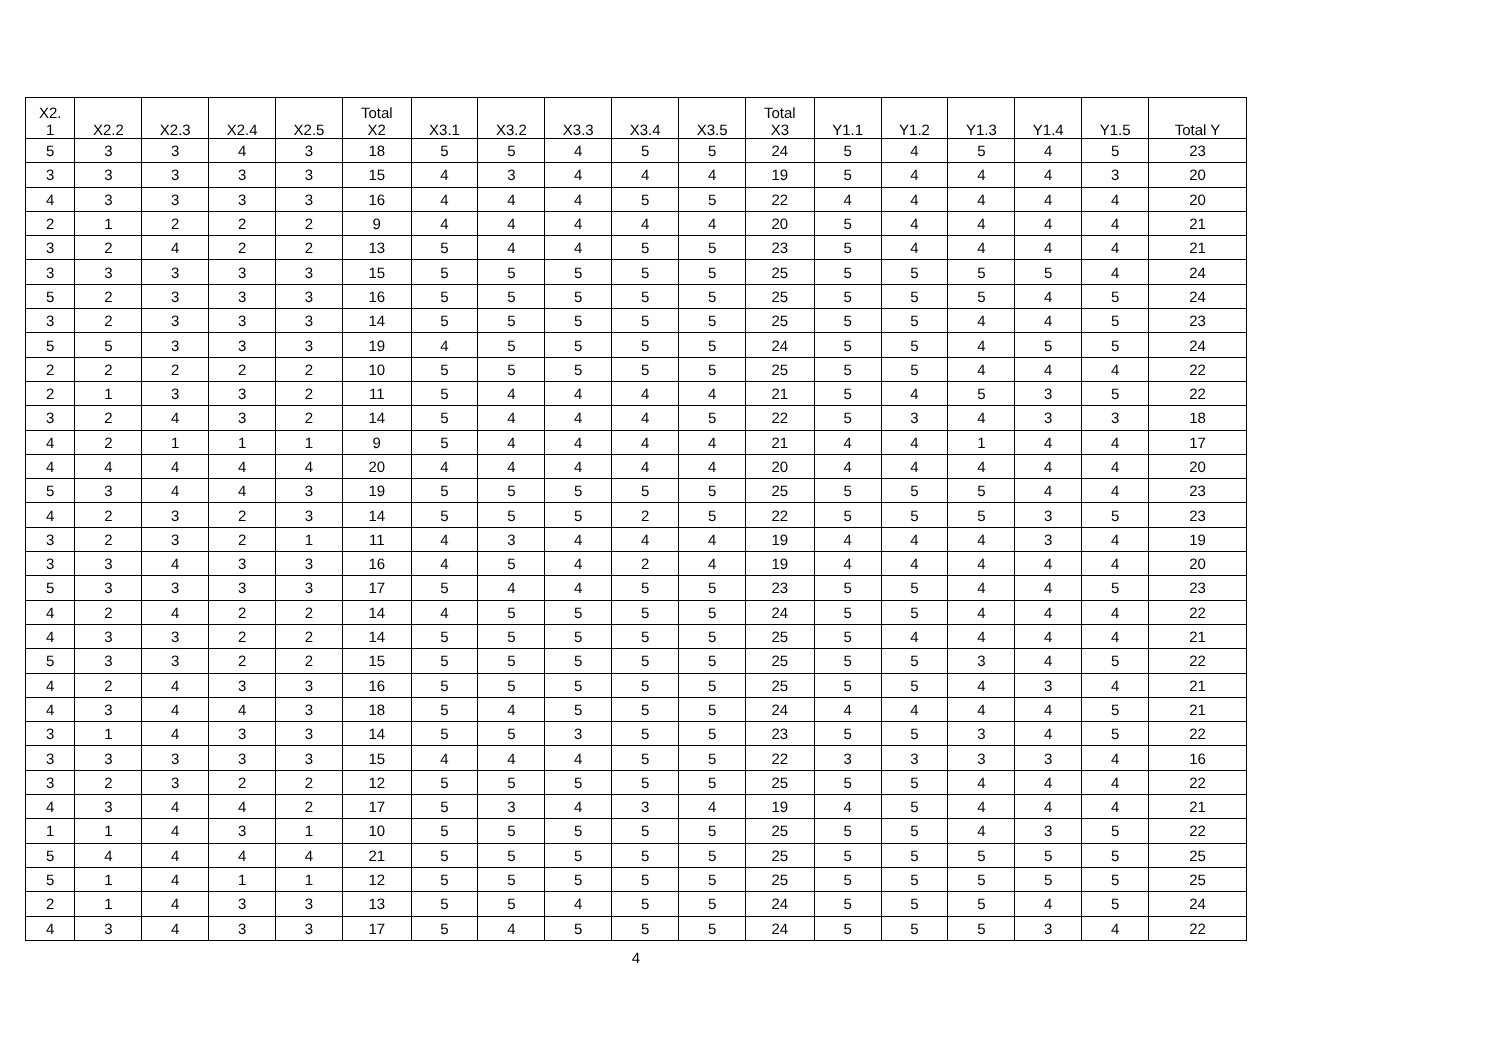| X2. 1 | X2.2 | X2.3 | X2.4 | X2.5 | Total X2 | X3.1 | X3.2 | X3.3 | X3.4 | X3.5 | Total X3 | Y1.1 | Y1.2 | Y1.3 | Y1.4 | Y1.5 | Total Y |
| --- | --- | --- | --- | --- | --- | --- | --- | --- | --- | --- | --- | --- | --- | --- | --- | --- | --- |
| 5 | 3 | 3 | 4 | 3 | 18 | 5 | 5 | 4 | 5 | 5 | 24 | 5 | 4 | 5 | 4 | 5 | 23 |
| 3 | 3 | 3 | 3 | 3 | 15 | 4 | 3 | 4 | 4 | 4 | 19 | 5 | 4 | 4 | 4 | 3 | 20 |
| 4 | 3 | 3 | 3 | 3 | 16 | 4 | 4 | 4 | 5 | 5 | 22 | 4 | 4 | 4 | 4 | 4 | 20 |
| 2 | 1 | 2 | 2 | 2 | 9 | 4 | 4 | 4 | 4 | 4 | 20 | 5 | 4 | 4 | 4 | 4 | 21 |
| 3 | 2 | 4 | 2 | 2 | 13 | 5 | 4 | 4 | 5 | 5 | 23 | 5 | 4 | 4 | 4 | 4 | 21 |
| 3 | 3 | 3 | 3 | 3 | 15 | 5 | 5 | 5 | 5 | 5 | 25 | 5 | 5 | 5 | 5 | 4 | 24 |
| 5 | 2 | 3 | 3 | 3 | 16 | 5 | 5 | 5 | 5 | 5 | 25 | 5 | 5 | 5 | 4 | 5 | 24 |
| 3 | 2 | 3 | 3 | 3 | 14 | 5 | 5 | 5 | 5 | 5 | 25 | 5 | 5 | 4 | 4 | 5 | 23 |
| 5 | 5 | 3 | 3 | 3 | 19 | 4 | 5 | 5 | 5 | 5 | 24 | 5 | 5 | 4 | 5 | 5 | 24 |
| 2 | 2 | 2 | 2 | 2 | 10 | 5 | 5 | 5 | 5 | 5 | 25 | 5 | 5 | 4 | 4 | 4 | 22 |
| 2 | 1 | 3 | 3 | 2 | 11 | 5 | 4 | 4 | 4 | 4 | 21 | 5 | 4 | 5 | 3 | 5 | 22 |
| 3 | 2 | 4 | 3 | 2 | 14 | 5 | 4 | 4 | 4 | 5 | 22 | 5 | 3 | 4 | 3 | 3 | 18 |
| 4 | 2 | 1 | 1 | 1 | 9 | 5 | 4 | 4 | 4 | 4 | 21 | 4 | 4 | 1 | 4 | 4 | 17 |
| 4 | 4 | 4 | 4 | 4 | 20 | 4 | 4 | 4 | 4 | 4 | 20 | 4 | 4 | 4 | 4 | 4 | 20 |
| 5 | 3 | 4 | 4 | 3 | 19 | 5 | 5 | 5 | 5 | 5 | 25 | 5 | 5 | 5 | 4 | 4 | 23 |
| 4 | 2 | 3 | 2 | 3 | 14 | 5 | 5 | 5 | 2 | 5 | 22 | 5 | 5 | 5 | 3 | 5 | 23 |
| 3 | 2 | 3 | 2 | 1 | 11 | 4 | 3 | 4 | 4 | 4 | 19 | 4 | 4 | 4 | 3 | 4 | 19 |
| 3 | 3 | 4 | 3 | 3 | 16 | 4 | 5 | 4 | 2 | 4 | 19 | 4 | 4 | 4 | 4 | 4 | 20 |
| 5 | 3 | 3 | 3 | 3 | 17 | 5 | 4 | 4 | 5 | 5 | 23 | 5 | 5 | 4 | 4 | 5 | 23 |
| 4 | 2 | 4 | 2 | 2 | 14 | 4 | 5 | 5 | 5 | 5 | 24 | 5 | 5 | 4 | 4 | 4 | 22 |
| 4 | 3 | 3 | 2 | 2 | 14 | 5 | 5 | 5 | 5 | 5 | 25 | 5 | 4 | 4 | 4 | 4 | 21 |
| 5 | 3 | 3 | 2 | 2 | 15 | 5 | 5 | 5 | 5 | 5 | 25 | 5 | 5 | 3 | 4 | 5 | 22 |
| 4 | 2 | 4 | 3 | 3 | 16 | 5 | 5 | 5 | 5 | 5 | 25 | 5 | 5 | 4 | 3 | 4 | 21 |
| 4 | 3 | 4 | 4 | 3 | 18 | 5 | 4 | 5 | 5 | 5 | 24 | 4 | 4 | 4 | 4 | 5 | 21 |
| 3 | 1 | 4 | 3 | 3 | 14 | 5 | 5 | 3 | 5 | 5 | 23 | 5 | 5 | 3 | 4 | 5 | 22 |
| 3 | 3 | 3 | 3 | 3 | 15 | 4 | 4 | 4 | 5 | 5 | 22 | 3 | 3 | 3 | 3 | 4 | 16 |
| 3 | 2 | 3 | 2 | 2 | 12 | 5 | 5 | 5 | 5 | 5 | 25 | 5 | 5 | 4 | 4 | 4 | 22 |
| 4 | 3 | 4 | 4 | 2 | 17 | 5 | 3 | 4 | 3 | 4 | 19 | 4 | 5 | 4 | 4 | 4 | 21 |
| 1 | 1 | 4 | 3 | 1 | 10 | 5 | 5 | 5 | 5 | 5 | 25 | 5 | 5 | 4 | 3 | 5 | 22 |
| 5 | 4 | 4 | 4 | 4 | 21 | 5 | 5 | 5 | 5 | 5 | 25 | 5 | 5 | 5 | 5 | 5 | 25 |
| 5 | 1 | 4 | 1 | 1 | 12 | 5 | 5 | 5 | 5 | 5 | 25 | 5 | 5 | 5 | 5 | 5 | 25 |
| 2 | 1 | 4 | 3 | 3 | 13 | 5 | 5 | 4 | 5 | 5 | 24 | 5 | 5 | 5 | 4 | 5 | 24 |
| 4 | 3 | 4 | 3 | 3 | 17 | 5 | 4 | 5 | 5 | 5 | 24 | 5 | 5 | 5 | 3 | 4 | 22 |
4